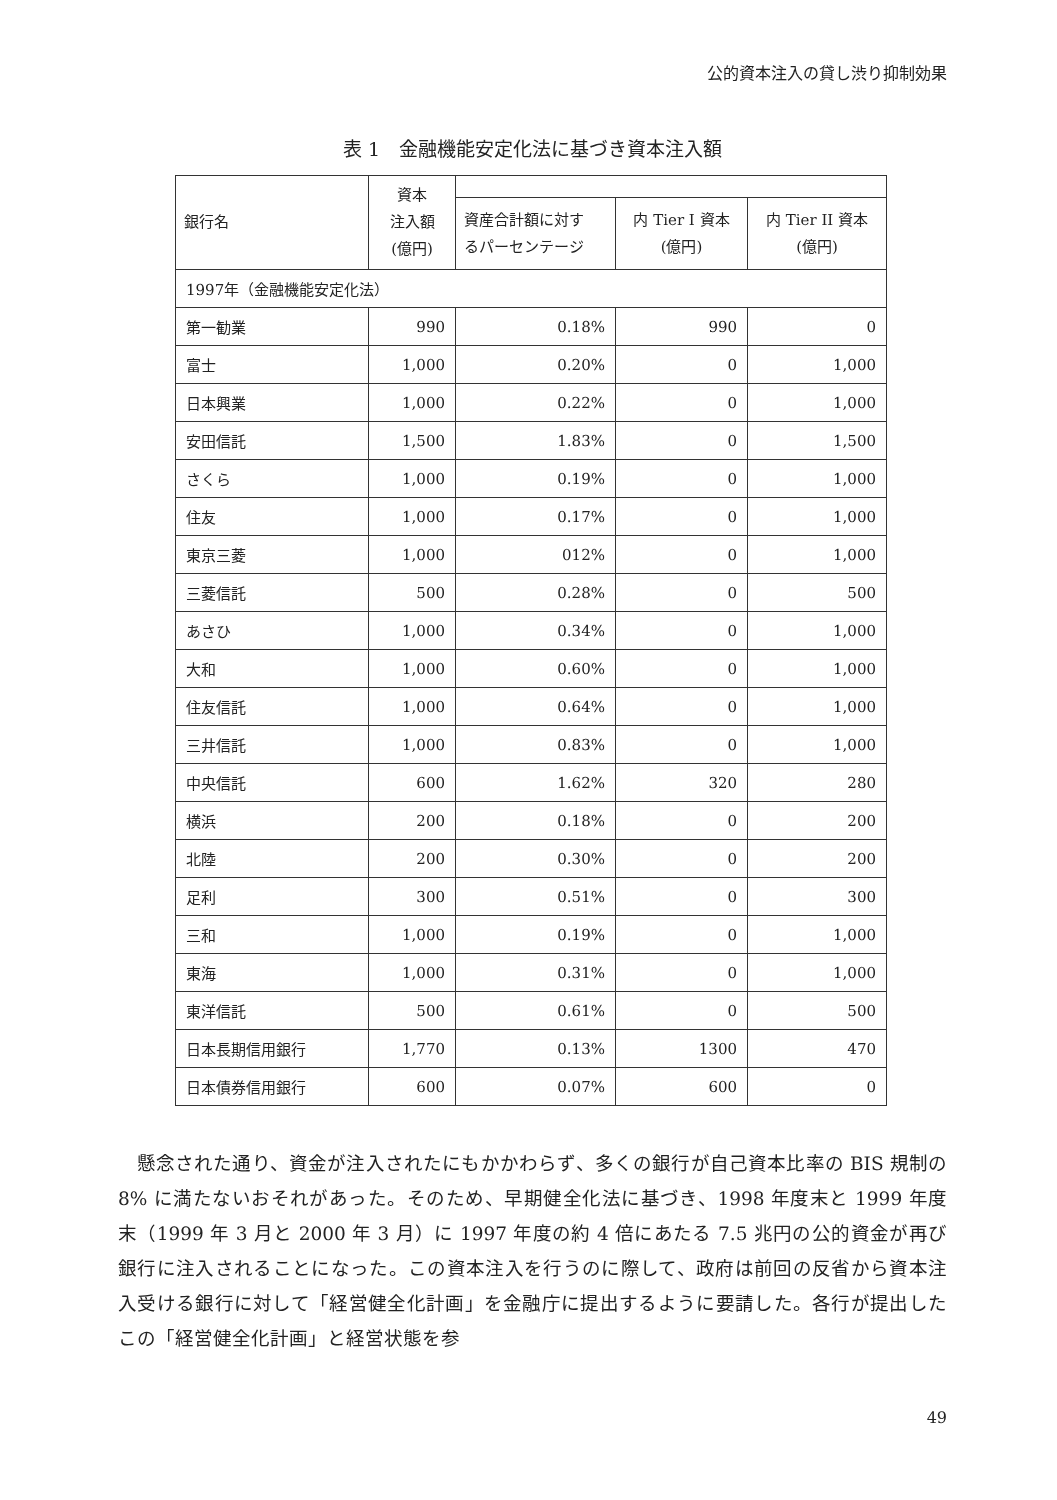公的資本注入の貸し渋り抑制効果
表 1　金融機能安定化法に基づき資本注入額
| 銀行名 | 資本 注入額 (億円) | | | |
| --- | --- | --- | --- | --- |
| | | 資産合計額に対す るパーセンテージ | 内 Tier I 資本 (億円) | 内 Tier II 資本 (億円) |
| 1997年（金融機能安定化法） | | | | |
| 第一勧業 | 990 | 0.18% | 990 | 0 |
| 富士 | 1,000 | 0.20% | 0 | 1,000 |
| 日本興業 | 1,000 | 0.22% | 0 | 1,000 |
| 安田信託 | 1,500 | 1.83% | 0 | 1,500 |
| さくら | 1,000 | 0.19% | 0 | 1,000 |
| 住友 | 1,000 | 0.17% | 0 | 1,000 |
| 東京三菱 | 1,000 | 012% | 0 | 1,000 |
| 三菱信託 | 500 | 0.28% | 0 | 500 |
| あさひ | 1,000 | 0.34% | 0 | 1,000 |
| 大和 | 1,000 | 0.60% | 0 | 1,000 |
| 住友信託 | 1,000 | 0.64% | 0 | 1,000 |
| 三井信託 | 1,000 | 0.83% | 0 | 1,000 |
| 中央信託 | 600 | 1.62% | 320 | 280 |
| 横浜 | 200 | 0.18% | 0 | 200 |
| 北陸 | 200 | 0.30% | 0 | 200 |
| 足利 | 300 | 0.51% | 0 | 300 |
| 三和 | 1,000 | 0.19% | 0 | 1,000 |
| 東海 | 1,000 | 0.31% | 0 | 1,000 |
| 東洋信託 | 500 | 0.61% | 0 | 500 |
| 日本長期信用銀行 | 1,770 | 0.13% | 1300 | 470 |
| 日本債券信用銀行 | 600 | 0.07% | 600 | 0 |
懸念された通り、資金が注入されたにもかかわらず、多くの銀行が自己資本比率の BIS 規制の 8% に満たないおそれがあった。そのため、早期健全化法に基づき、1998 年度末と 1999 年度末（1999 年 3 月と 2000 年 3 月）に 1997 年度の約 4 倍にあたる 7.5 兆円の公的資金が再び銀行に注入されることになった。この資本注入を行うのに際して、政府は前回の反省から資本注入受ける銀行に対して「経営健全化計画」を金融庁に提出するように要請した。各行が提出したこの「経営健全化計画」と経営状態を参
49